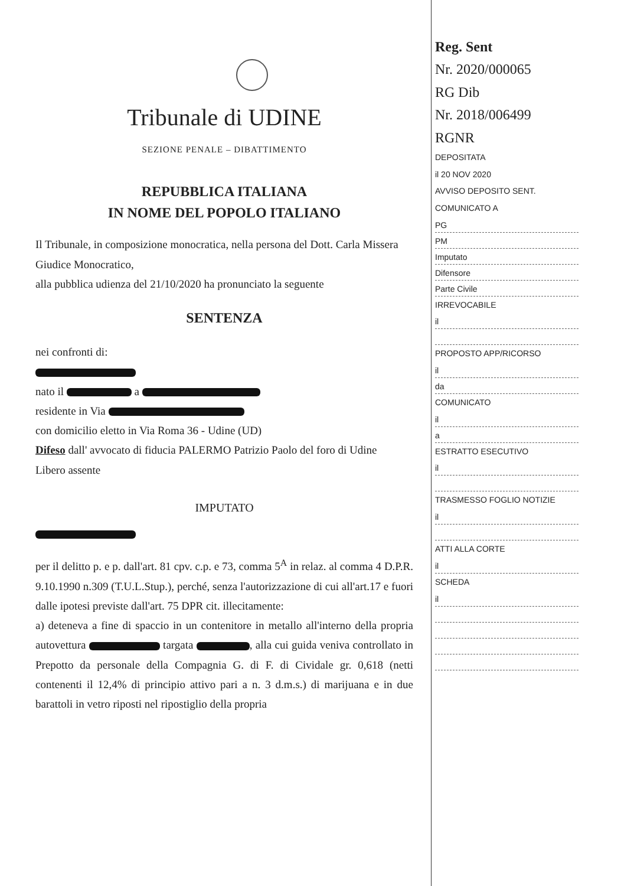Tribunale di UDINE
SEZIONE PENALE – DIBATTIMENTO
REPUBBLICA ITALIANA
IN NOME DEL POPOLO ITALIANO
Il Tribunale, in composizione monocratica, nella persona del Dott. Carla Missera Giudice Monocratico,
alla pubblica udienza del 21/10/2020 ha pronunciato la seguente
SENTENZA
nei confronti di:
nato il a
residente in Via
con domicilio eletto in Via Roma 36 - Udine (UD)
Difeso dall' avvocato di fiducia PALERMO Patrizio Paolo del foro di Udine
Libero assente
IMPUTATO
per il delitto p. e p. dall'art. 81 cpv. c.p. e 73, comma 5<sup>A</sup> in relaz. al comma 4 D.P.R. 9.10.1990 n.309 (T.U.L.Stup.), perché, senza l'autorizzazione di cui all'art.17 e fuori dalle ipotesi previste dall'art. 75 DPR cit. illecitamente:
a) deteneva a fine di spaccio in un contenitore in metallo all'interno della propria autovettura targata , alla cui guida veniva controllato in Prepotto da personale della Compagnia G. di F. di Cividale gr. 0,618 (netti contenenti il 12,4% di principio attivo pari a n. 3 d.m.s.) di marijuana e in due barattoli in vetro riposti nel ripostiglio della propria
Reg. Sent
Nr. 2020/000065
RG Dib
Nr. 2018/006499
RGNR
DEPOSITATA
il 20 NOV 2020
AVVISO DEPOSITO SENT.
COMUNICATO A
PG
PM
Imputato
Difensore
Parte Civile
IRREVOCABILE
il
PROPOSTO APP/RICORSO
il
da
COMUNICATO
il
a
ESTRATTO ESECUTIVO
il
TRASMESSO FOGLIO NOTIZIE
il
ATTI ALLA CORTE
il
SCHEDA
il